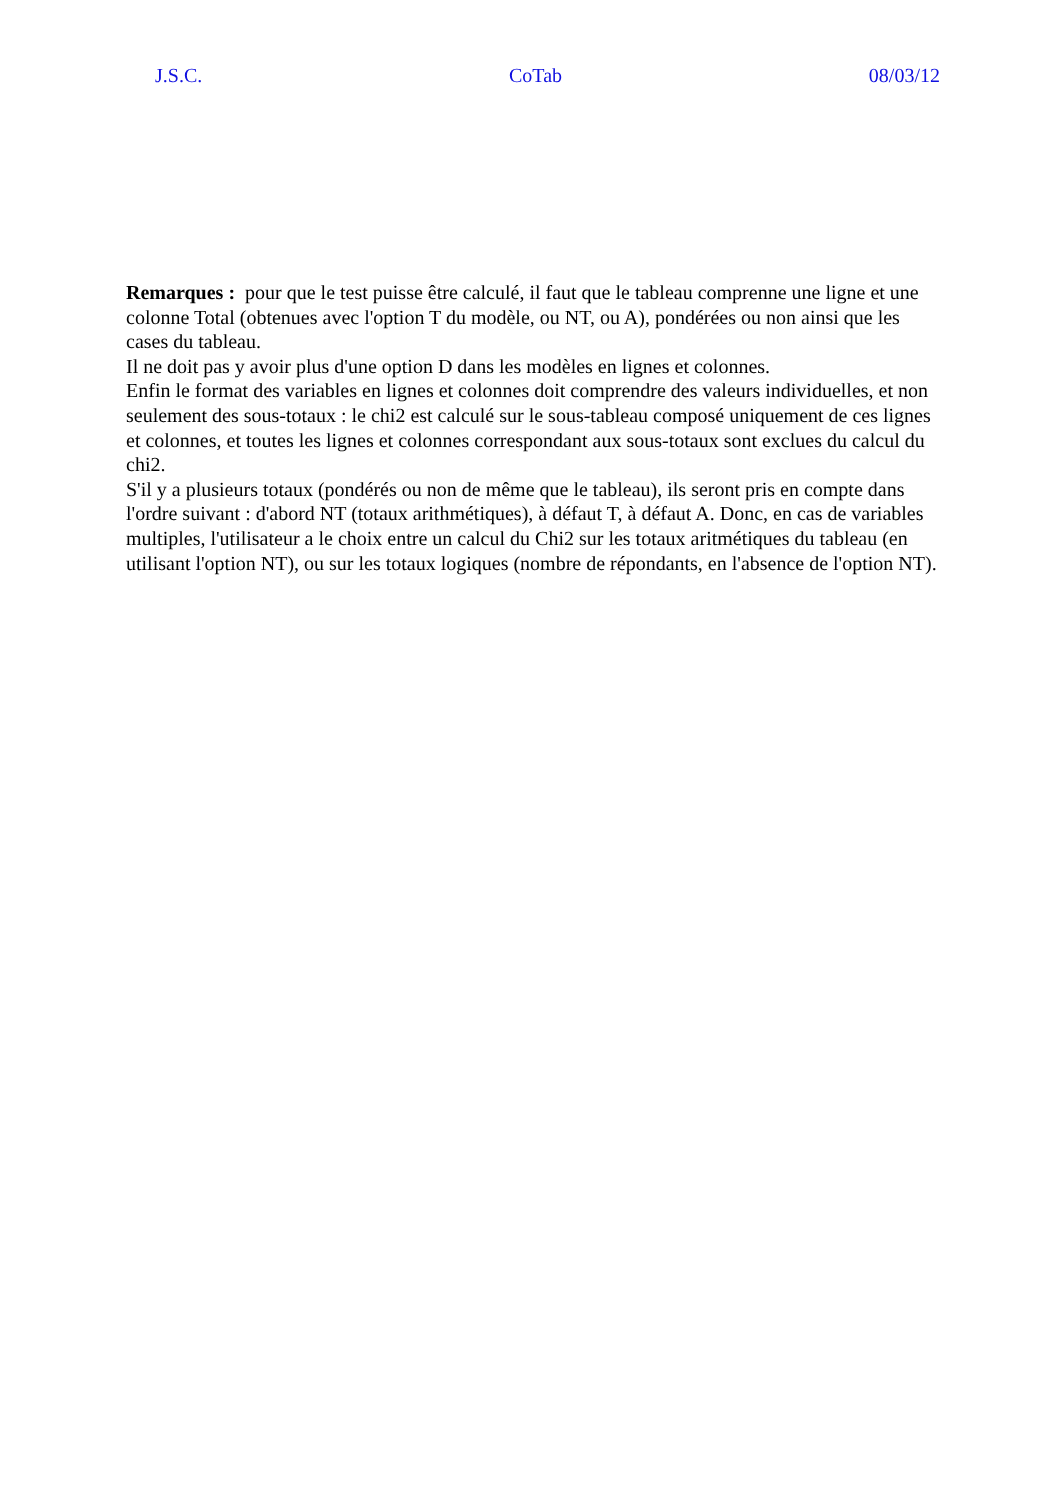J.S.C. CoTab 08/03/12
Remarques : pour que le test puisse être calculé, il faut que le tableau comprenne une ligne et une colonne Total (obtenues avec l'option T du modèle, ou NT, ou A), pondérées ou non ainsi que les cases du tableau.
Il ne doit pas y avoir plus d'une option D dans les modèles en lignes et colonnes.
Enfin le format des variables en lignes et colonnes doit comprendre des valeurs individuelles, et non seulement des sous-totaux : le chi2 est calculé sur le sous-tableau composé uniquement de ces lignes et colonnes, et toutes les lignes et colonnes correspondant aux sous-totaux sont exclues du calcul du chi2.
S'il y a plusieurs totaux (pondérés ou non de même que le tableau), ils seront pris en compte dans l'ordre suivant : d'abord NT (totaux arithmétiques), à défaut T, à défaut A. Donc, en cas de variables multiples, l'utilisateur a le choix entre un calcul du Chi2 sur les totaux aritmétiques du tableau (en utilisant l'option NT), ou sur les totaux logiques (nombre de répondants, en l'absence de l'option NT).